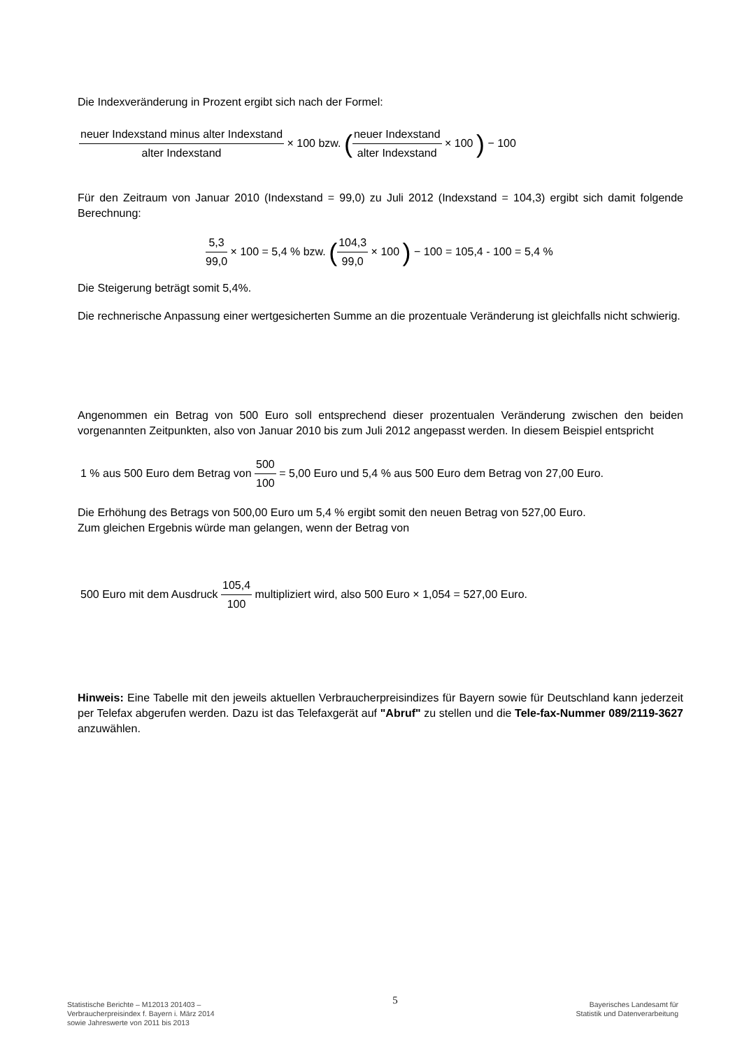Die Indexveränderung in Prozent ergibt sich nach der Formel:
neuer Indexstand minus alter Indexstand alter Indexstand × 100 bzw. (neuer Indexstand alter Indexstand × 100 ) − 100
Für den Zeitraum von Januar 2010 (Indexstand = 99,0) zu Juli 2012 (Indexstand = 104,3) ergibt sich damit folgende Berechnung:
5,3 99,0 × 100 = 5,4 % bzw. (104,3 99,0 × 100 ) − 100 = 105,4 - 100 = 5,4 %
Die Steigerung beträgt somit 5,4%.
Die rechnerische Anpassung einer wertgesicherten Summe an die prozentuale Veränderung ist gleichfalls nicht schwierig.
Angenommen ein Betrag von 500 Euro soll entsprechend dieser prozentualen Veränderung zwischen den beiden vorgenannten Zeitpunkten, also von Januar 2010 bis zum Juli 2012 angepasst werden. In diesem Beispiel entspricht
1 % aus 500 Euro dem Betrag von 500 100 = 5,00 Euro und 5,4 % aus 500 Euro dem Betrag von 27,00 Euro.
Die Erhöhung des Betrags von 500,00 Euro um 5,4 % ergibt somit den neuen Betrag von 527,00 Euro.
Zum gleichen Ergebnis würde man gelangen, wenn der Betrag von
500 Euro mit dem Ausdruck 105,4 100 multipliziert wird, also 500 Euro × 1,054 = 527,00 Euro.
Hinweis: Eine Tabelle mit den jeweils aktuellen Verbraucherpreisindizes für Bayern sowie für Deutschland kann jederzeit per Telefax abgerufen werden. Dazu ist das Telefaxgerät auf "Abruf" zu stellen und die Tele-fax-Nummer 089/2119-3627 anzuwählen.
Statistische Berichte – M12013 201403 –
Verbraucherpreisindex f. Bayern i. März 2014
sowie Jahreswerte von 2011 bis 2013
5
Bayerisches Landesamt für
Statistik und Datenverarbeitung